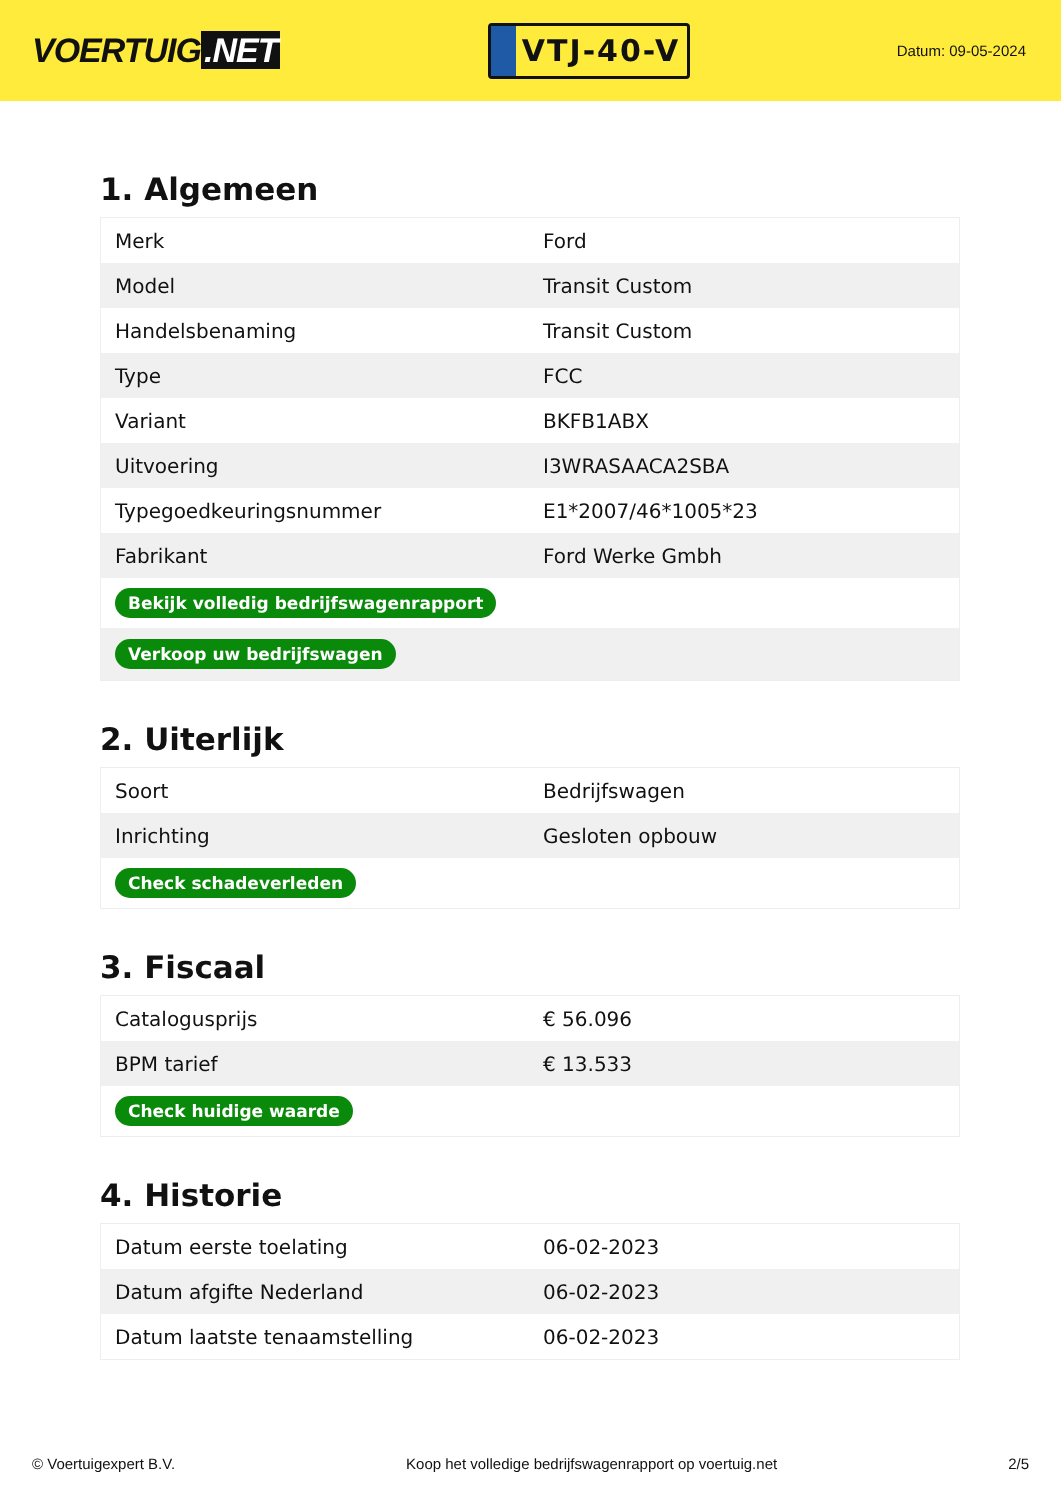VOERTUIG.NET
VTJ-40-V
Datum: 09-05-2024
1. Algemeen
| Merk | Ford |
| Model | Transit Custom |
| Handelsbenaming | Transit Custom |
| Type | FCC |
| Variant | BKFB1ABX |
| Uitvoering | I3WRASAACA2SBA |
| Typegoedkeuringsnummer | E1*2007/46*1005*23 |
| Fabrikant | Ford Werke Gmbh |
| Bekijk volledig bedrijfswagenrapport | |
| Verkoop uw bedrijfswagen | |
2. Uiterlijk
| Soort | Bedrijfswagen |
| Inrichting | Gesloten opbouw |
| Check schadeverleden | |
3. Fiscaal
| Catalogusprijs | € 56.096 |
| BPM tarief | € 13.533 |
| Check huidige waarde | |
4. Historie
| Datum eerste toelating | 06-02-2023 |
| Datum afgifte Nederland | 06-02-2023 |
| Datum laatste tenaamstelling | 06-02-2023 |
© Voertuigexpert B.V. Koop het volledige bedrijfswagenrapport op voertuig.net 2/5